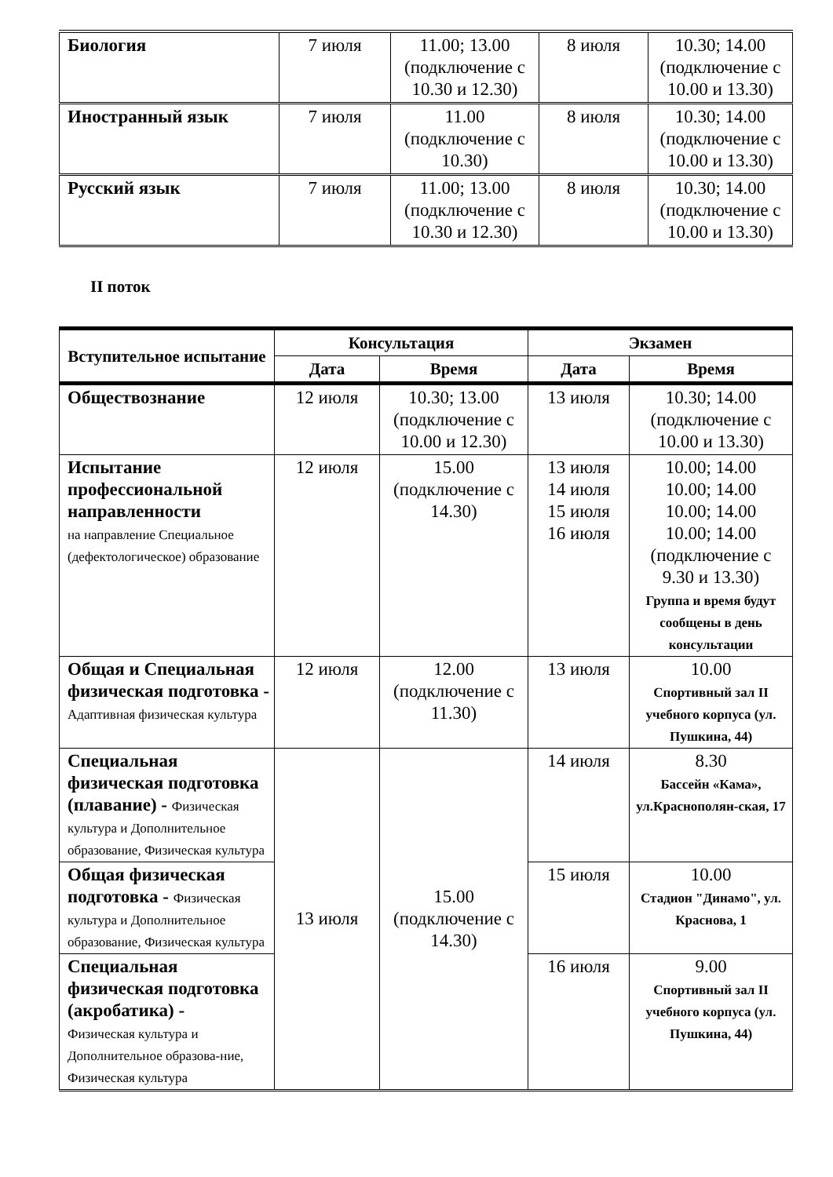| Биология | 7 июля | 11.00; 13.00 (подключение с 10.30 и 12.30) | 8 июля | 10.30; 14.00 (подключение с 10.00 и 13.30) |
| Иностранный язык | 7 июля | 11.00 (подключение с 10.30) | 8 июля | 10.30; 14.00 (подключение с 10.00 и 13.30) |
| Русский язык | 7 июля | 11.00; 13.00 (подключение с 10.30 и 12.30) | 8 июля | 10.30; 14.00 (подключение с 10.00 и 13.30) |
II поток
| Вступительное испытание | Консультация | | Экзамен | |
| --- | --- | --- | --- | --- |
| | Дата | Время | Дата | Время |
| Обществознание | 12 июля | 10.30; 13.00 (подключение с 10.00 и 12.30) | 13 июля | 10.30; 14.00 (подключение с 10.00 и 13.30) |
| Испытание профессиональной направленности на направление Специальное (дефектологическое) образование | 12 июля | 15.00 (подключение с 14.30) | 13 июля 14 июля 15 июля 16 июля | 10.00; 14.00 10.00; 14.00 10.00; 14.00 10.00; 14.00 (подключение с 9.30 и 13.30) Группа и время будут сообщены в день консультации |
| Общая и Специальная физическая подготовка - Адаптивная физическая культура | 12 июля | 12.00 (подключение с 11.30) | 13 июля | 10.00 Спортивный зал II учебного корпуса (ул. Пушкина, 44) |
| Специальная физическая подготовка (плавание) - Физическая культура и Дополнительное образование, Физическая культура | 13 июля | 15.00 (подключение с 14.30) | 14 июля | 8.30 Бассейн «Кама», ул.Краснополян-ская, 17 |
| Общая физическая подготовка - Физическая культура и Дополнительное образование, Физическая культура | | | 15 июля | 10.00 Стадион "Динамо", ул. Краснова, 1 |
| Специальная физическая подготовка (акробатика) - Физическая культура и Дополнительное образова-ние, Физическая культура | | | 16 июля | 9.00 Спортивный зал II учебного корпуса (ул. Пушкина, 44) |